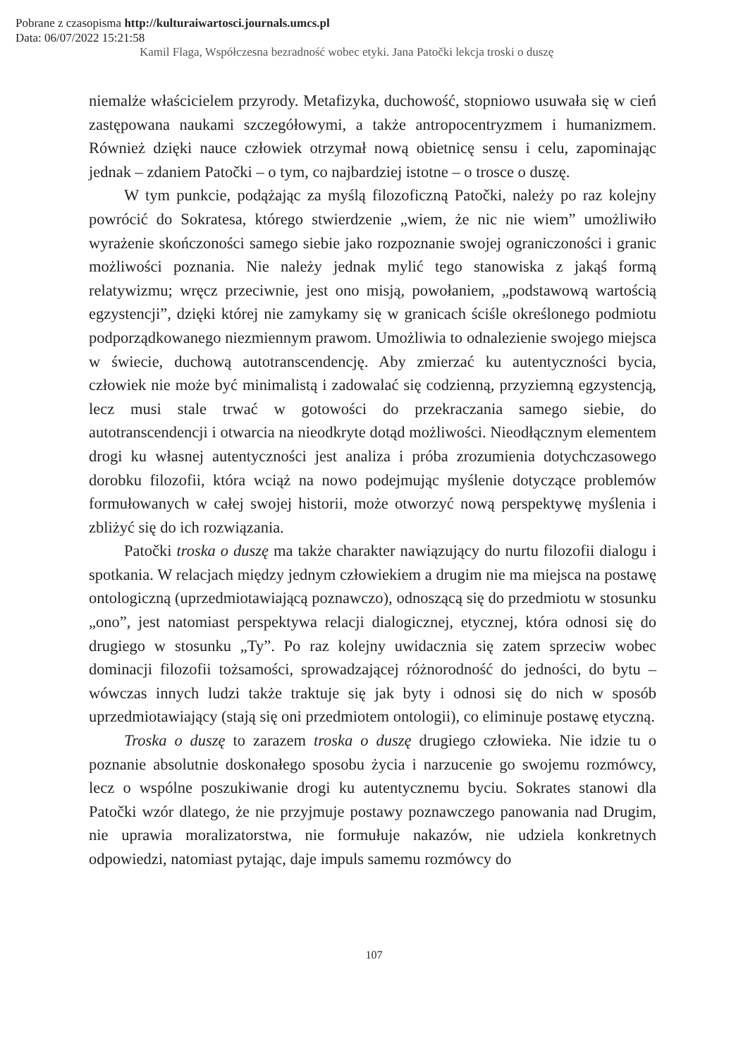Pobrane z czasopisma http://kulturaiwartosci.journals.umcs.pl
Data: 06/07/2022 15:21:58
Kamil Flaga, Współczesna bezradność wobec etyki. Jana Patočki lekcja troski o duszę
niemalże właścicielem przyrody. Metafizyka, duchowość, stopniowo usuwała się w cień zastępowana naukami szczegółowymi, a także antropocentryzmem i humanizmem. Również dzięki nauce człowiek otrzymał nową obietnicę sensu i celu, zapominając jednak – zdaniem Patočki – o tym, co najbardziej istotne – o trosce o duszę.
W tym punkcie, podążając za myślą filozoficzną Patočki, należy po raz kolejny powrócić do Sokratesa, którego stwierdzenie „wiem, że nic nie wiem” umożliwiło wyrażenie skończoności samego siebie jako rozpoznanie swojej ograniczoności i granic możliwości poznania. Nie należy jednak mylić tego stanowiska z jakąś formą relatywizmu; wręcz przeciwnie, jest ono misją, powołaniem, „podstawową wartością egzystencji”, dzięki której nie zamykamy się w granicach ściśle określonego podmiotu podporządkowanego niezmiennym prawom. Umożliwia to odnalezienie swojego miejsca w świecie, duchową autotranscendencję. Aby zmierzać ku autentyczności bycia, człowiek nie może być minimalistą i zadowalać się codzienną, przyziemną egzystencją, lecz musi stale trwać w gotowości do przekraczania samego siebie, do autotranscendencji i otwarcia na nieodkryte dotąd możliwości. Nieodłącznym elementem drogi ku własnej autentyczności jest analiza i próba zrozumienia dotychczasowego dorobku filozofii, która wciąż na nowo podejmując myślenie dotyczące problemów formułowanych w całej swojej historii, może otworzyć nową perspektywę myślenia i zbliżyć się do ich rozwiązania.
Patočki troska o duszę ma także charakter nawiązujący do nurtu filozofii dialogu i spotkania. W relacjach między jednym człowiekiem a drugim nie ma miejsca na postawę ontologiczną (uprzedmiotawiającą poznawczo), odnoszącą się do przedmiotu w stosunku „ono”, jest natomiast perspektywa relacji dialogicznej, etycznej, która odnosi się do drugiego w stosunku „Ty”. Po raz kolejny uwidacznia się zatem sprzeciw wobec dominacji filozofii tożsamości, sprowadzającej różnorodność do jedności, do bytu – wówczas innych ludzi także traktuje się jak byty i odnosi się do nich w sposób uprzedmiotawiający (stają się oni przedmiotem ontologii), co eliminuje postawę etyczną.
Troska o duszę to zarazem troska o duszę drugiego człowieka. Nie idzie tu o poznanie absolutnie doskonałego sposobu życia i narzucenie go swojemu rozmówcy, lecz o wspólne poszukiwanie drogi ku autentycznemu byciu. Sokrates stanowi dla Patočki wzór dlatego, że nie przyjmuje postawy poznawczego panowania nad Drugim, nie uprawia moralizatorstwa, nie formułuje nakazów, nie udziela konkretnych odpowiedzi, natomiast pytając, daje impuls samemu rozmówcy do
107